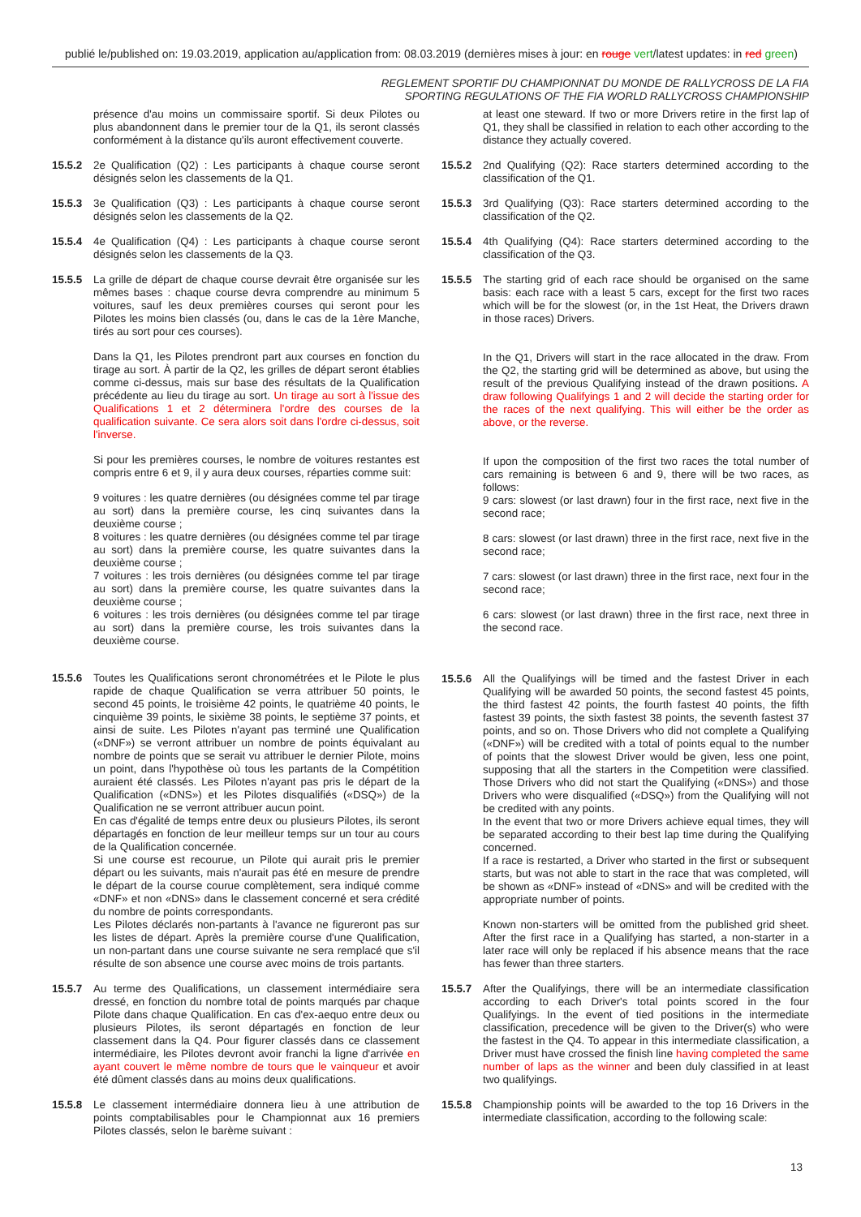publié le/published on: 19.03.2019, application au/application from: 08.03.2019 (dernières mises à jour: en rouge vert/latest updates: in red green)
REGLEMENT SPORTIF DU CHAMPIONNAT DU MONDE DE RALLYCROSS DE LA FIA
SPORTING REGULATIONS OF THE FIA WORLD RALLYCROSS CHAMPIONSHIP
présence d'au moins un commissaire sportif. Si deux Pilotes ou plus abandonnent dans le premier tour de la Q1, ils seront classés conformément à la distance qu'ils auront effectivement couverte.
15.5.2 2e Qualification (Q2) : Les participants à chaque course seront désignés selon les classements de la Q1.
15.5.3 3e Qualification (Q3) : Les participants à chaque course seront désignés selon les classements de la Q2.
15.5.4 4e Qualification (Q4) : Les participants à chaque course seront désignés selon les classements de la Q3.
15.5.5 La grille de départ de chaque course devrait être organisée sur les mêmes bases : chaque course devra comprendre au minimum 5 voitures, sauf les deux premières courses qui seront pour les Pilotes les moins bien classés (ou, dans le cas de la 1ère Manche, tirés au sort pour ces courses).
Dans la Q1, les Pilotes prendront part aux courses en fonction du tirage au sort. À partir de la Q2, les grilles de départ seront établies comme ci-dessus, mais sur base des résultats de la Qualification précédente au lieu du tirage au sort. Un tirage au sort à l'issue des Qualifications 1 et 2 déterminera l'ordre des courses de la qualification suivante. Ce sera alors soit dans l'ordre ci-dessus, soit l'inverse.
Si pour les premières courses, le nombre de voitures restantes est compris entre 6 et 9, il y aura deux courses, réparties comme suit:
9 voitures : les quatre dernières (ou désignées comme tel par tirage au sort) dans la première course, les cinq suivantes dans la deuxième course ;
8 voitures : les quatre dernières (ou désignées comme tel par tirage au sort) dans la première course, les quatre suivantes dans la deuxième course ;
7 voitures : les trois dernières (ou désignées comme tel par tirage au sort) dans la première course, les quatre suivantes dans la deuxième course ;
6 voitures : les trois dernières (ou désignées comme tel par tirage au sort) dans la première course, les trois suivantes dans la deuxième course.
15.5.6 Toutes les Qualifications seront chronométrées et le Pilote le plus rapide de chaque Qualification se verra attribuer 50 points, le second 45 points, le troisième 42 points, le quatrième 40 points, le cinquième 39 points, le sixième 38 points, le septième 37 points, et ainsi de suite. Les Pilotes n'ayant pas terminé une Qualification («DNF») se verront attribuer un nombre de points équivalant au nombre de points que se serait vu attribuer le dernier Pilote, moins un point, dans l'hypothèse où tous les partants de la Compétition auraient été classés. Les Pilotes n'ayant pas pris le départ de la Qualification («DNS») et les Pilotes disqualifiés («DSQ») de la Qualification ne se verront attribuer aucun point.
En cas d'égalité de temps entre deux ou plusieurs Pilotes, ils seront départagés en fonction de leur meilleur temps sur un tour au cours de la Qualification concernée.
Si une course est recourue, un Pilote qui aurait pris le premier départ ou les suivants, mais n'aurait pas été en mesure de prendre le départ de la course courue complètement, sera indiqué comme «DNF» et non «DNS» dans le classement concerné et sera crédité du nombre de points correspondants.
Les Pilotes déclarés non-partants à l'avance ne figureront pas sur les listes de départ. Après la première course d'une Qualification, un non-partant dans une course suivante ne sera remplacé que s'il résulte de son absence une course avec moins de trois partants.
15.5.7 Au terme des Qualifications, un classement intermédiaire sera dressé, en fonction du nombre total de points marqués par chaque Pilote dans chaque Qualification. En cas d'ex-aequo entre deux ou plusieurs Pilotes, ils seront départagés en fonction de leur classement dans la Q4. Pour figurer classés dans ce classement intermédiaire, les Pilotes devront avoir franchi la ligne d'arrivée en ayant couvert le même nombre de tours que le vainqueur et avoir été dûment classés dans au moins deux qualifications.
15.5.8 Le classement intermédiaire donnera lieu à une attribution de points comptabilisables pour le Championnat aux 16 premiers Pilotes classés, selon le barème suivant :
at least one steward. If two or more Drivers retire in the first lap of Q1, they shall be classified in relation to each other according to the distance they actually covered.
15.5.2 2nd Qualifying (Q2): Race starters determined according to the classification of the Q1.
15.5.3 3rd Qualifying (Q3): Race starters determined according to the classification of the Q2.
15.5.4 4th Qualifying (Q4): Race starters determined according to the classification of the Q3.
15.5.5 The starting grid of each race should be organised on the same basis: each race with a least 5 cars, except for the first two races which will be for the slowest (or, in the 1st Heat, the Drivers drawn in those races) Drivers.
In the Q1, Drivers will start in the race allocated in the draw. From the Q2, the starting grid will be determined as above, but using the result of the previous Qualifying instead of the drawn positions. A draw following Qualifyings 1 and 2 will decide the starting order for the races of the next qualifying. This will either be the order as above, or the reverse.
If upon the composition of the first two races the total number of cars remaining is between 6 and 9, there will be two races, as follows:
9 cars: slowest (or last drawn) four in the first race, next five in the second race;
8 cars: slowest (or last drawn) three in the first race, next five in the second race;
7 cars: slowest (or last drawn) three in the first race, next four in the second race;
6 cars: slowest (or last drawn) three in the first race, next three in the second race.
15.5.6 All the Qualifyings will be timed and the fastest Driver in each Qualifying will be awarded 50 points, the second fastest 45 points, the third fastest 42 points, the fourth fastest 40 points, the fifth fastest 39 points, the sixth fastest 38 points, the seventh fastest 37 points, and so on. Those Drivers who did not complete a Qualifying («DNF») will be credited with a total of points equal to the number of points that the slowest Driver would be given, less one point, supposing that all the starters in the Competition were classified. Those Drivers who did not start the Qualifying («DNS») and those Drivers who were disqualified («DSQ») from the Qualifying will not be credited with any points.
In the event that two or more Drivers achieve equal times, they will be separated according to their best lap time during the Qualifying concerned.
If a race is restarted, a Driver who started in the first or subsequent starts, but was not able to start in the race that was completed, will be shown as «DNF» instead of «DNS» and will be credited with the appropriate number of points.
Known non-starters will be omitted from the published grid sheet. After the first race in a Qualifying has started, a non-starter in a later race will only be replaced if his absence means that the race has fewer than three starters.
15.5.7 After the Qualifyings, there will be an intermediate classification according to each Driver's total points scored in the four Qualifyings. In the event of tied positions in the intermediate classification, precedence will be given to the Driver(s) who were the fastest in the Q4. To appear in this intermediate classification, a Driver must have crossed the finish line having completed the same number of laps as the winner and been duly classified in at least two qualifyings.
15.5.8 Championship points will be awarded to the top 16 Drivers in the intermediate classification, according to the following scale:
13